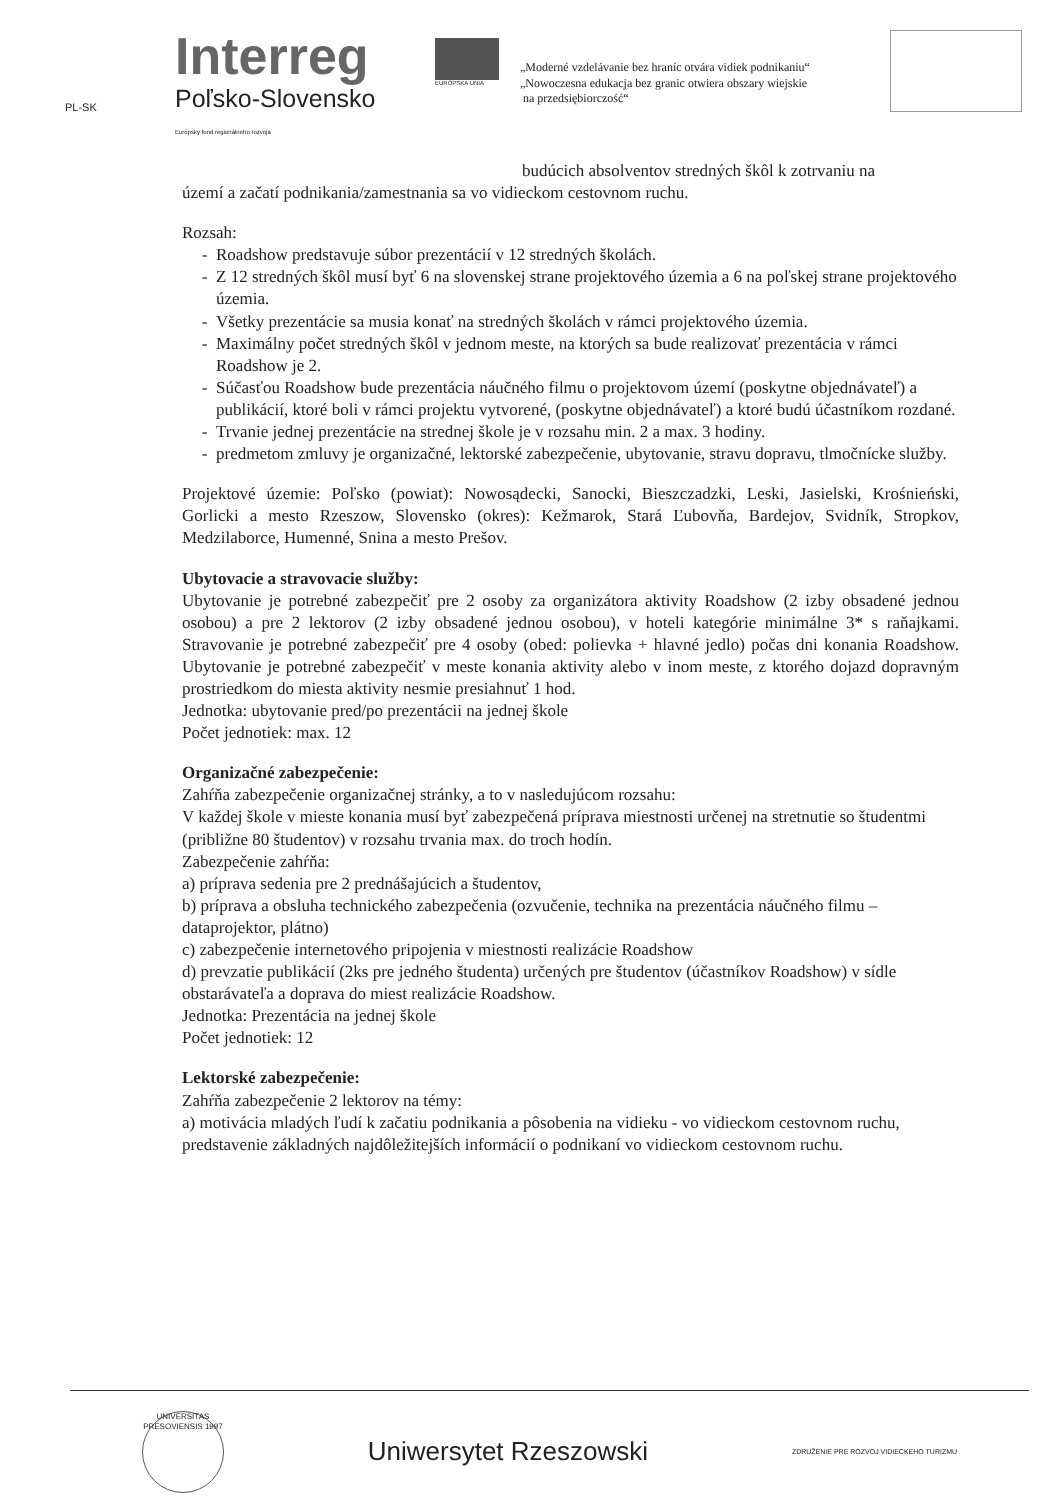PL-SK
Interreg
Poľsko-Slovensko
Európsky fond regionálneho rozvoja
EURÓPSKA ÚNIA
„Moderné vzdelávanie bez hraníc otvára vidiek podnikaniu“
„Nowoczesna edukacja bez granic otwiera obszary wiejskie
na przedsiębiorczość“
budúcich absolventov stredných škôl k zotrvaniu na
území a začatí podnikania/zamestnania sa vo vidieckom cestovnom ruchu.
Rozsah:
Roadshow predstavuje súbor prezentácií v 12 stredných školách.
Z 12 stredných škôl musí byť 6 na slovenskej strane projektového územia a 6 na poľskej strane projektového územia.
Všetky prezentácie sa musia konať na stredných školách v rámci projektového územia.
Maximálny počet stredných škôl v jednom meste, na ktorých sa bude realizovať prezentácia v rámci Roadshow je 2.
Súčasťou Roadshow bude prezentácia náučného filmu o projektovom území (poskytne objednávateľ) a publikácií, ktoré boli v rámci projektu vytvorené, (poskytne objednávateľ) a ktoré budú účastníkom rozdané.
Trvanie jednej prezentácie na strednej škole je v rozsahu min. 2 a max. 3 hodiny.
predmetom zmluvy je organizačné, lektorské zabezpečenie, ubytovanie, stravu dopravu, tlmočnícke služby.
Projektové územie: Poľsko (powiat): Nowosądecki, Sanocki, Bieszczadzki, Leski, Jasielski, Krośnieński, Gorlicki a mesto Rzeszow, Slovensko (okres): Kežmarok, Stará Ľubovňa, Bardejov, Svidník, Stropkov, Medzilaborce, Humenné, Snina a mesto Prešov.
Ubytovacie a stravovacie služby:
Ubytovanie je potrebné zabezpečiť pre 2 osoby za organizátora aktivity Roadshow (2 izby obsadené jednou osobou) a pre 2 lektorov (2 izby obsadené jednou osobou), v hoteli kategórie minimálne 3* s raňajkami. Stravovanie je potrebné zabezpečiť pre 4 osoby (obed: polievka + hlavné jedlo) počas dni konania Roadshow. Ubytovanie je potrebné zabezpečiť v meste konania aktivity alebo v inom meste, z ktorého dojazd dopravným prostriedkom do miesta aktivity nesmie presiahnuť 1 hod.
Jednotka: ubytovanie pred/po prezentácii na jednej škole
Počet jednotiek: max. 12
Organizačné zabezpečenie:
Zahŕňa zabezpečenie organizačnej stránky, a to v nasledujúcom rozsahu:
V každej škole v mieste konania musí byť zabezpečená príprava miestnosti určenej na stretnutie so študentmi (približne 80 študentov) v rozsahu trvania max. do troch hodín.
Zabezpečenie zahŕňa:
a) príprava sedenia pre 2 prednášajúcich a študentov,
b) príprava a obsluha technického zabezpečenia (ozvučenie, technika na prezentácia náučného filmu – dataprojektor, plátno)
c) zabezpečenie internetového pripojenia v miestnosti realizácie Roadshow
d) prevzatie publikácií (2ks pre jedného študenta) určených pre študentov (účastníkov Roadshow) v sídle obstarávateľa a doprava do miest realizácie Roadshow.
Jednotka: Prezentácia na jednej škole
Počet jednotiek: 12
Lektorské zabezpečenie:
Zahŕňa zabezpečenie 2 lektorov na témy:
a) motivácia mladých ľudí k začatiu podnikania a pôsobenia na vidieku - vo vidieckom cestovnom ruchu, predstavenie základných najdôležitejších informácií o podnikaní vo vidieckom cestovnom ruchu.
UNIVERSITAS PRESOVIENSIS 1997
Uniwersytet Rzeszowski
ZDRUŽENIE PRE ROZVOJ VIDIECKEHO TURIZMU